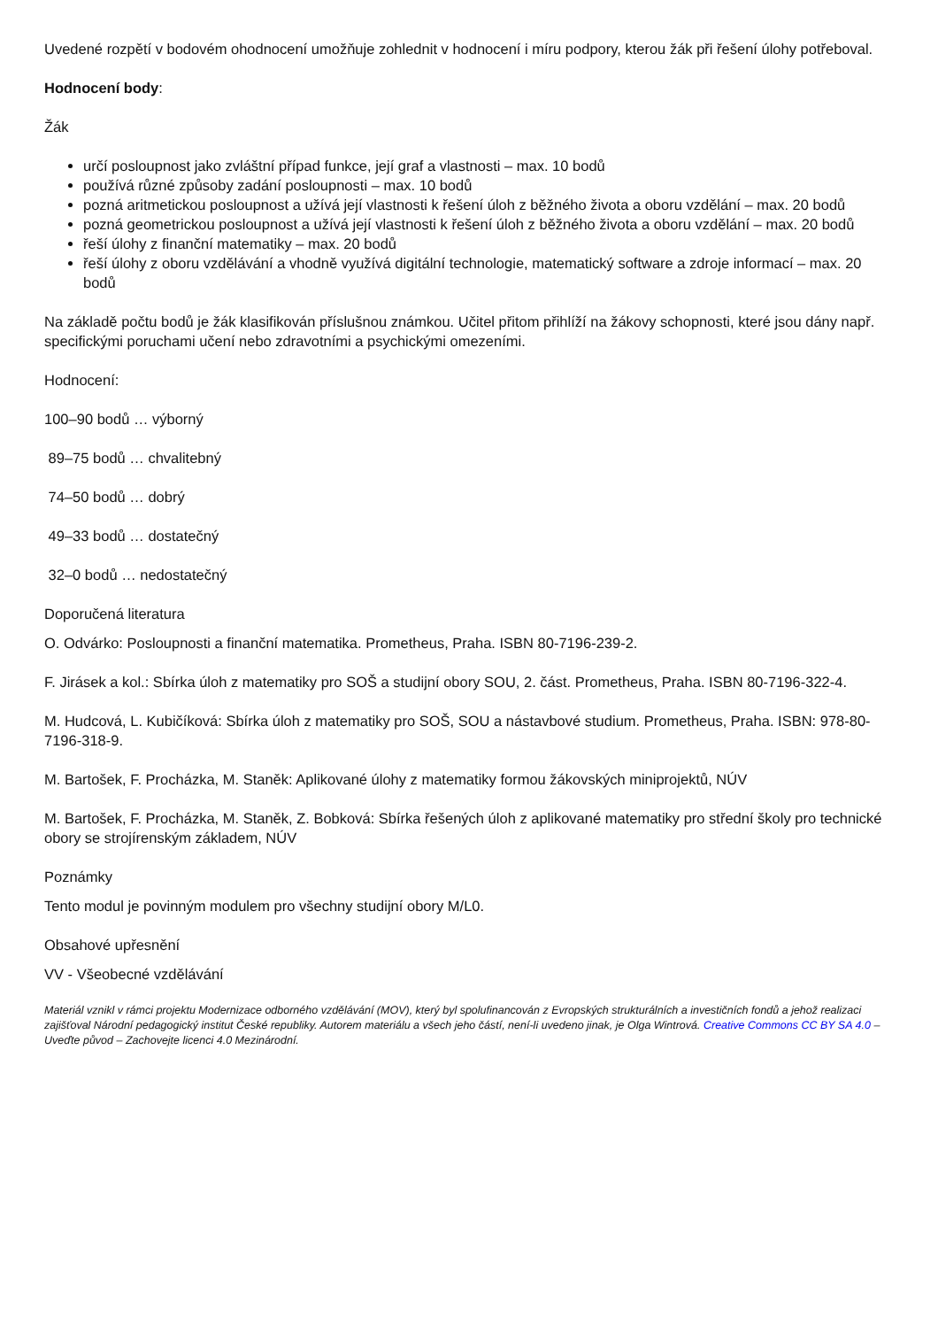Uvedené rozpětí v bodovém ohodnocení umožňuje zohlednit v hodnocení i míru podpory, kterou žák při řešení úlohy potřeboval.
Hodnocení body:
Žák
určí posloupnost jako zvláštní případ funkce, její graf a vlastnosti – max. 10 bodů
používá různé způsoby zadání posloupnosti – max. 10 bodů
pozná aritmetickou posloupnost a užívá její vlastnosti k řešení úloh z běžného života a oboru vzdělání – max. 20 bodů
pozná geometrickou posloupnost a užívá její vlastnosti k řešení úloh z běžného života a oboru vzdělání – max. 20 bodů
řeší úlohy z finanční matematiky – max. 20 bodů
řeší úlohy z oboru vzdělávání a vhodně využívá digitální technologie, matematický software a zdroje informací – max. 20 bodů
Na základě počtu bodů je žák klasifikován příslušnou známkou. Učitel přitom přihlíží na žákovy schopnosti, které jsou dány např. specifickými poruchami učení nebo zdravotními a psychickými omezeními.
Hodnocení:
100–90 bodů … výborný
89–75 bodů … chvalitebný
74–50 bodů … dobrý
49–33 bodů … dostatečný
32–0 bodů … nedostatečný
Doporučená literatura
O. Odvárko: Posloupnosti a finanční matematika. Prometheus, Praha. ISBN 80-7196-239-2.
F. Jirásek a kol.: Sbírka úloh z matematiky pro SOŠ a studijní obory SOU, 2. část. Prometheus, Praha. ISBN 80-7196-322-4.
M. Hudcová, L. Kubičíková: Sbírka úloh z matematiky pro SOŠ, SOU a nástavbové studium. Prometheus, Praha. ISBN: 978-80-7196-318-9.
M. Bartošek, F. Procházka, M. Staněk: Aplikované úlohy z matematiky formou žákovských miniprojektů, NÚV
M. Bartošek, F. Procházka, M. Staněk, Z. Bobková: Sbírka řešených úloh z aplikované matematiky pro střední školy pro technické obory se strojírenským základem, NÚV
Poznámky
Tento modul je povinným modulem pro všechny studijní obory M/L0.
Obsahové upřesnění
VV - Všeobecné vzdělávání
Materiál vznikl v rámci projektu Modernizace odborného vzdělávání (MOV), který byl spolufinancován z Evropských strukturálních a investičních fondů a jehož realizaci zajišťoval Národní pedagogický institut České republiky. Autorem materiálu a všech jeho částí, není-li uvedeno jinak, je Olga Wintrová. Creative Commons CC BY SA 4.0 – Uveďte původ – Zachovejte licenci 4.0 Mezinárodní.